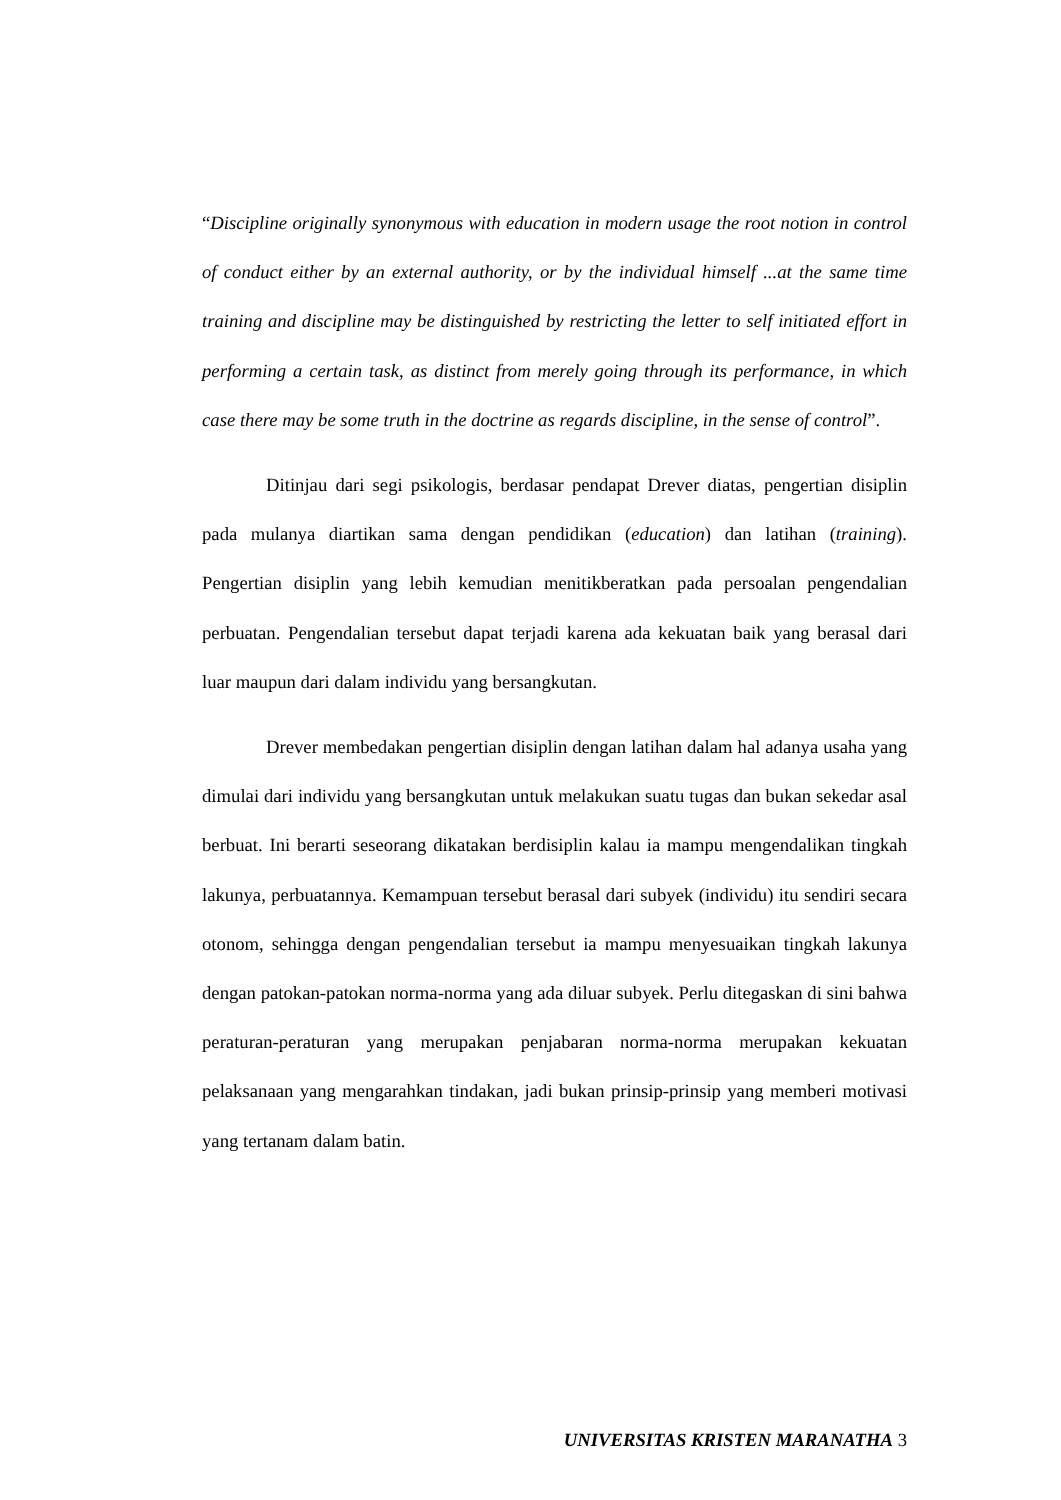“Discipline originally synonymous with education in modern usage the root notion in control of conduct either by an external authority, or by the individual himself ...at the same time training and discipline may be distinguished by restricting the letter to self initiated effort in performing a certain task, as distinct from merely going through its performance, in which case there may be some truth in the doctrine as regards discipline, in the sense of control”.
Ditinjau dari segi psikologis, berdasar pendapat Drever diatas, pengertian disiplin pada mulanya diartikan sama dengan pendidikan (education) dan latihan (training). Pengertian disiplin yang lebih kemudian menitikberatkan pada persoalan pengendalian perbuatan. Pengendalian tersebut dapat terjadi karena ada kekuatan baik yang berasal dari luar maupun dari dalam individu yang bersangkutan.
Drever membedakan pengertian disiplin dengan latihan dalam hal adanya usaha yang dimulai dari individu yang bersangkutan untuk melakukan suatu tugas dan bukan sekedar asal berbuat. Ini berarti seseorang dikatakan berdisiplin kalau ia mampu mengendalikan tingkah lakunya, perbuatannya. Kemampuan tersebut berasal dari subyek (individu) itu sendiri secara otonom, sehingga dengan pengendalian tersebut ia mampu menyesuaikan tingkah lakunya dengan patokan-patokan norma-norma yang ada diluar subyek. Perlu ditegaskan di sini bahwa peraturan-peraturan yang merupakan penjabaran norma-norma merupakan kekuatan pelaksanaan yang mengarahkan tindakan, jadi bukan prinsip-prinsip yang memberi motivasi yang tertanam dalam batin.
UNIVERSITAS KRISTEN MARANATHA 3